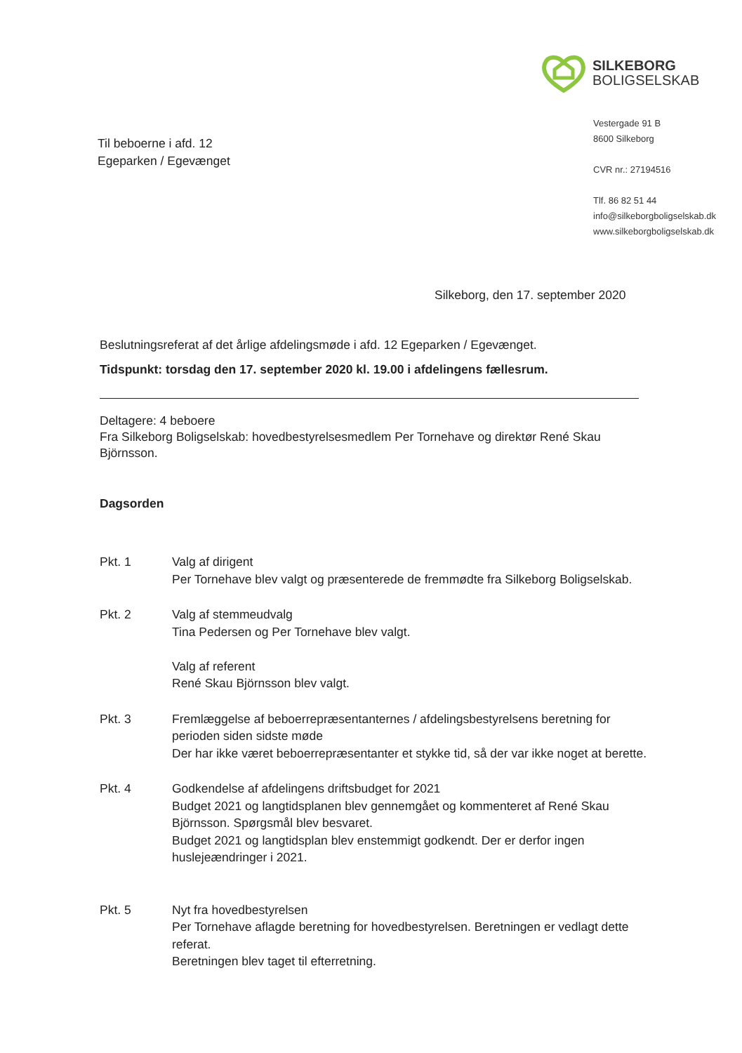SILKEBORG
BOLIGSELSKAB
Vestergade 91 B
8600 Silkeborg
CVR nr.: 27194516
Tlf. 86 82 51 44
info@silkeborgboligselskab.dk
www.silkeborgboligselskab.dk
Til beboerne i afd. 12
Egeparken / Egevænget
Silkeborg, den 17. september 2020
Beslutningsreferat af det årlige afdelingsmøde i afd. 12 Egeparken / Egevænget.
Tidspunkt: torsdag den 17. september 2020 kl. 19.00 i afdelingens fællesrum.
Deltagere: 4 beboere
Fra Silkeborg Boligselskab: hovedbestyrelsesmedlem Per Tornehave og direktør René Skau Björnsson.
Dagsorden
Pkt. 1 Valg af dirigent
Per Tornehave blev valgt og præsenterede de fremmødte fra Silkeborg Boligselskab.
Pkt. 2 Valg af stemmeudvalg
Tina Pedersen og Per Tornehave blev valgt.
Valg af referent
René Skau Björnsson blev valgt.
Pkt. 3 Fremlæggelse af beboerrepræsentanternes / afdelingsbestyrelsens beretning for perioden siden sidste møde
Der har ikke været beboerrepræsentanter et stykke tid, så der var ikke noget at berette.
Pkt. 4 Godkendelse af afdelingens driftsbudget for 2021
Budget 2021 og langtidsplanen blev gennemgået og kommenteret af René Skau Björnsson. Spørgsmål blev besvaret.
Budget 2021 og langtidsplan blev enstemmigt godkendt. Der er derfor ingen huslejeændringer i 2021.
Pkt. 5 Nyt fra hovedbestyrelsen
Per Tornehave aflagde beretning for hovedbestyrelsen. Beretningen er vedlagt dette referat.
Beretningen blev taget til efterretning.